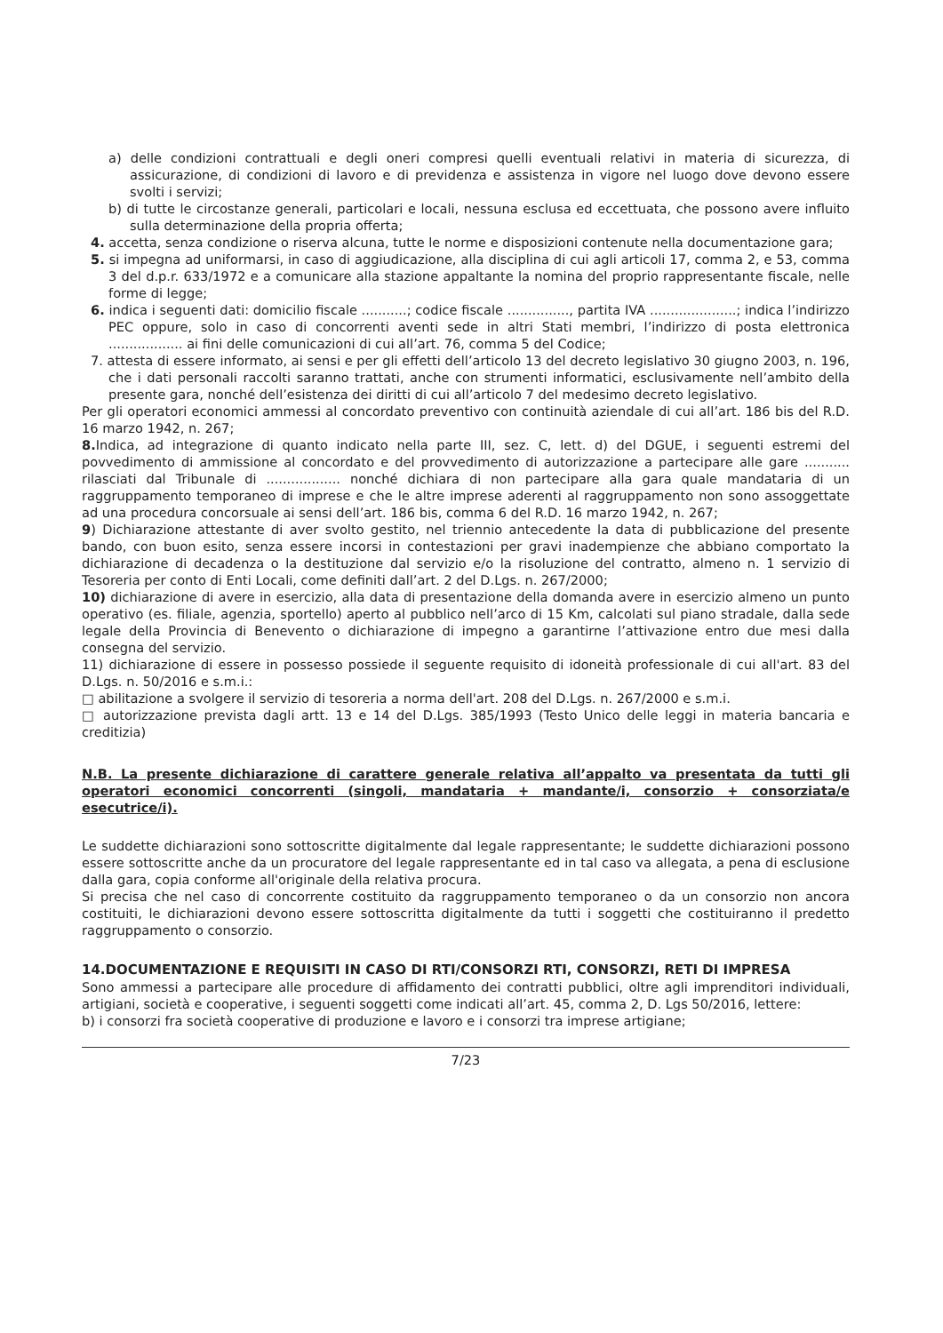a) delle condizioni contrattuali e degli oneri compresi quelli eventuali relativi in materia di sicurezza, di assicurazione, di condizioni di lavoro e di previdenza e assistenza in vigore nel luogo dove devono essere svolti i servizi;
b) di tutte le circostanze generali, particolari e locali, nessuna esclusa ed eccettuata, che possono avere influito sulla determinazione della propria offerta;
4. accetta, senza condizione o riserva alcuna, tutte le norme e disposizioni contenute nella documentazione gara;
5. si impegna ad uniformarsi, in caso di aggiudicazione, alla disciplina di cui agli articoli 17, comma 2, e 53, comma 3 del d.p.r. 633/1972 e a comunicare alla stazione appaltante la nomina del proprio rappresentante fiscale, nelle forme di legge;
6. indica i seguenti dati: domicilio fiscale ...........; codice fiscale ..............., partita IVA .....................; indica l’indirizzo PEC oppure, solo in caso di concorrenti aventi sede in altri Stati membri, l’indirizzo di posta elettronica .................. ai fini delle comunicazioni di cui all’art. 76, comma 5 del Codice;
7. attesta di essere informato, ai sensi e per gli effetti dell’articolo 13 del decreto legislativo 30 giugno 2003, n. 196, che i dati personali raccolti saranno trattati, anche con strumenti informatici, esclusivamente nell’ambito della presente gara, nonché dell’esistenza dei diritti di cui all’articolo 7 del medesimo decreto legislativo.
Per gli operatori economici ammessi al concordato preventivo con continuità aziendale di cui all’art. 186 bis del R.D. 16 marzo 1942, n. 267;
8. Indica, ad integrazione di quanto indicato nella parte III, sez. C, lett. d) del DGUE, i seguenti estremi del povvedimento di ammissione al concordato e del provvedimento di autorizzazione a partecipare alle gare ........... rilasciati dal Tribunale di .................. nonché dichiara di non partecipare alla gara quale mandataria di un raggruppamento temporaneo di imprese e che le altre imprese aderenti al raggruppamento non sono assoggettate ad una procedura concorsuale ai sensi dell’art. 186 bis, comma 6 del R.D. 16 marzo 1942, n. 267;
9) Dichiarazione attestante di aver svolto gestito, nel triennio antecedente la data di pubblicazione del presente bando, con buon esito, senza essere incorsi in contestazioni per gravi inadempienze che abbiano comportato la dichiarazione di decadenza o la destituzione dal servizio e/o la risoluzione del contratto, almeno n. 1 servizio di Tesoreria per conto di Enti Locali, come definiti dall’art. 2 del D.Lgs. n. 267/2000;
10) dichiarazione di avere in esercizio, alla data di presentazione della domanda avere in esercizio almeno un punto operativo (es. filiale, agenzia, sportello) aperto al pubblico nell’arco di 15 Km, calcolati sul piano stradale, dalla sede legale della Provincia di Benevento o dichiarazione di impegno a garantirne l’attivazione entro due mesi dalla consegna del servizio.
11) dichiarazione di essere in possesso possiede il seguente requisito di idoneità professionale di cui all'art. 83 del D.Lgs. n. 50/2016 e s.m.i.:
□ abilitazione a svolgere il servizio di tesoreria a norma dell'art. 208 del D.Lgs. n. 267/2000 e s.m.i.
□ autorizzazione prevista dagli artt. 13 e 14 del D.Lgs. 385/1993 (Testo Unico delle leggi in materia bancaria e creditizia)
N.B. La presente dichiarazione di carattere generale relativa all’appalto va presentata da tutti gli operatori economici concorrenti (singoli, mandataria + mandante/i, consorzio + consorziata/e esecutrice/i).
Le suddette dichiarazioni sono sottoscritte digitalmente dal legale rappresentante; le suddette dichiarazioni possono essere sottoscritte anche da un procuratore del legale rappresentante ed in tal caso va allegata, a pena di esclusione dalla gara, copia conforme all'originale della relativa procura.
Si precisa che nel caso di concorrente costituito da raggruppamento temporaneo o da un consorzio non ancora costituiti, le dichiarazioni devono essere sottoscritta digitalmente da tutti i soggetti che costituiranno il predetto raggruppamento o consorzio.
14.DOCUMENTAZIONE E REQUISITI IN CASO DI RTI/CONSORZI RTI, CONSORZI, RETI DI IMPRESA
Sono ammessi a partecipare alle procedure di affidamento dei contratti pubblici, oltre agli imprenditori individuali, artigiani, società e cooperative, i seguenti soggetti come indicati all’art. 45, comma 2, D. Lgs 50/2016, lettere:
b) i consorzi fra società cooperative di produzione e lavoro e i consorzi tra imprese artigiane;
7/23